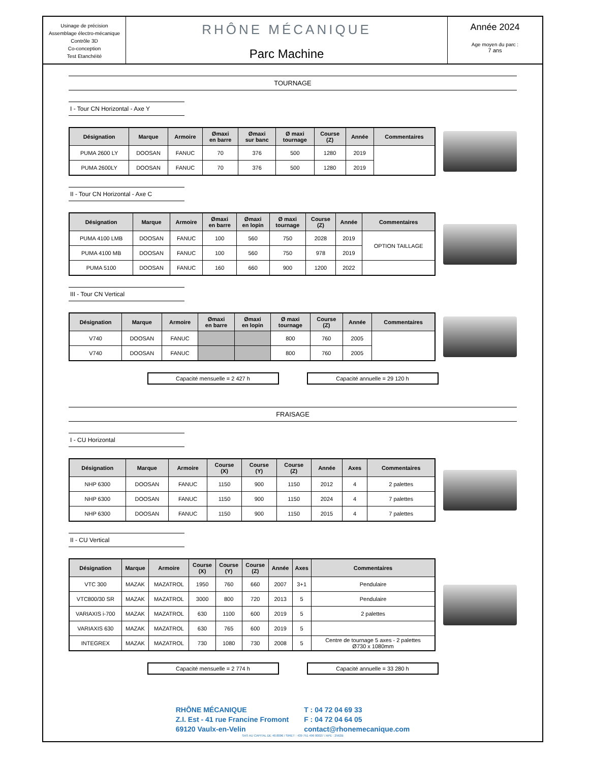Usinage de précision
Assemblage électro-mécanique
Contrôle 3D
Co-conception
Test Etanchéité
RHÔNE MÉCANIQUE
Parc Machine
Année 2024
Age moyen du parc :
7 ans
TOURNAGE
I - Tour CN Horizontal - Axe Y
| Désignation | Marque | Armoire | Ømaxi en barre | Ømaxi sur banc | Ø maxi tournage | Course (Z) | Année | Commentaires |
| --- | --- | --- | --- | --- | --- | --- | --- | --- |
| PUMA 2600 LY | DOOSAN | FANUC | 70 | 376 | 500 | 1280 | 2019 | |
| PUMA 2600LY | DOOSAN | FANUC | 70 | 376 | 500 | 1280 | 2019 | |
II - Tour CN Horizontal - Axe C
| Désignation | Marque | Armoire | Ømaxi en barre | Ømaxi en lopin | Ø maxi tournage | Course (Z) | Année | Commentaires |
| --- | --- | --- | --- | --- | --- | --- | --- | --- |
| PUMA 4100 LMB | DOOSAN | FANUC | 100 | 560 | 750 | 2028 | 2019 | OPTION TAILLAGE |
| PUMA 4100 MB | DOOSAN | FANUC | 100 | 560 | 750 | 978 | 2019 | |
| PUMA 5100 | DOOSAN | FANUC | 160 | 660 | 900 | 1200 | 2022 | |
III - Tour CN Vertical
| Désignation | Marque | Armoire | Ømaxi en barre | Ømaxi en lopin | Ø maxi tournage | Course (Z) | Année | Commentaires |
| --- | --- | --- | --- | --- | --- | --- | --- | --- |
| V740 | DOOSAN | FANUC | | | 800 | 760 | 2005 | |
| V740 | DOOSAN | FANUC | | | 800 | 760 | 2005 | |
Capacité mensuelle = 2 427 h Capacité annuelle = 29 120 h
FRAISAGE
I - CU Horizontal
| Désignation | Marque | Armoire | Course (X) | Course (Y) | Course (Z) | Année | Axes | Commentaires |
| --- | --- | --- | --- | --- | --- | --- | --- | --- |
| NHP 6300 | DOOSAN | FANUC | 1150 | 900 | 1150 | 2012 | 4 | 2 palettes |
| NHP 6300 | DOOSAN | FANUC | 1150 | 900 | 1150 | 2024 | 4 | 7 palettes |
| NHP 6300 | DOOSAN | FANUC | 1150 | 900 | 1150 | 2015 | 4 | 7 palettes |
II - CU Vertical
| Désignation | Marque | Armoire | Course (X) | Course (Y) | Course (Z) | Année | Axes | Commentaires |
| --- | --- | --- | --- | --- | --- | --- | --- | --- |
| VTC 300 | MAZAK | MAZATROL | 1950 | 760 | 660 | 2007 | 3+1 | Pendulaire |
| VTC800/30 SR | MAZAK | MAZATROL | 3000 | 800 | 720 | 2013 | 5 | Pendulaire |
| VARIAXIS i-700 | MAZAK | MAZATROL | 630 | 1100 | 600 | 2019 | 5 | 2 palettes |
| VARIAXIS 630 | MAZAK | MAZATROL | 630 | 765 | 600 | 2019 | 5 | |
| INTEGREX | MAZAK | MAZATROL | 730 | 1080 | 730 | 2008 | 5 | Centre de tournage 5 axes - 2 palettes Ø730 x 1080mm |
Capacité mensuelle = 2 774 h Capacité annuelle = 33 280 h
RHÔNE MÉCANIQUE
Z.I. Est - 41 rue Francine Fromont
69120 Vaulx-en-Velin
T : 04 72 04 69 33
F : 04 72 04 64 05
contact@rhonemecanique.com
SAS AU CAPITAL DE 40.000€ / SIRET : 439 751 496 00027 / APE : 2562B